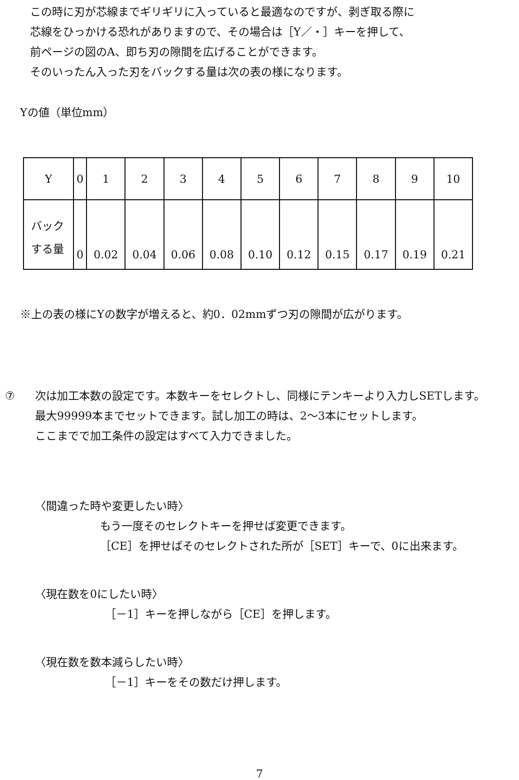この時に刃が芯線までギリギリに入っていると最適なのですが、剥ぎ取る際に
芯線をひっかける恐れがありますので、その場合は［Y／・］キーを押して、
前ページの図のA、即ち刃の隙間を広げることができます。
そのいったん入った刃をバックする量は次の表の様になります。
Yの値（単位mm）
| Y | 0 | 1 | 2 | 3 | 4 | 5 | 6 | 7 | 8 | 9 | 10 |
| バック する量 | 0 | 0.02 | 0.04 | 0.06 | 0.08 | 0.10 | 0.12 | 0.15 | 0.17 | 0.19 | 0.21 |
※上の表の様にYの数字が増えると、約0．02mmずつ刃の隙間が広がります。
⑦ 次は加工本数の設定です。本数キーをセレクトし、同様にテンキーより入力しSETします。
最大99999本までセットできます。試し加工の時は、2～3本にセットします。
ここまでで加工条件の設定はすべて入力できました。
〈間違った時や変更したい時〉
もう一度そのセレクトキーを押せば変更できます。
［CE］を押せばそのセレクトされた所が［SET］キーで、0に出来ます。
〈現在数を0にしたい時〉
［－1］キーを押しながら［CE］を押します。
〈現在数を数本減らしたい時〉
［－1］キーをその数だけ押します。
7